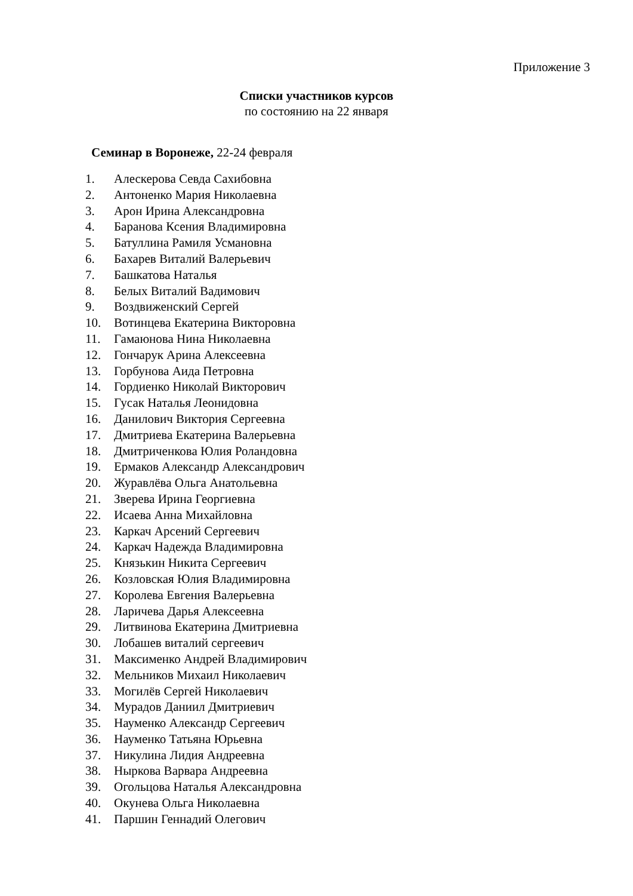Приложение 3
Списки участников курсов
по состоянию на 22 января
Семинар в Воронеже, 22-24 февраля
1. Алескерова Севда Сахибовна
2. Антоненко Мария Николаевна
3. Арон Ирина Александровна
4. Баранова Ксения Владимировна
5. Батуллина Рамиля Усмановна
6. Бахарев Виталий Валерьевич
7. Башкатова Наталья
8. Белых Виталий Вадимович
9. Воздвиженский Сергей
10. Вотинцева Екатерина Викторовна
11. Гамаюнова Нина Николаевна
12. Гончарук Арина Алексеевна
13. Горбунова Аида Петровна
14. Гордиенко Николай Викторович
15. Гусак Наталья Леонидовна
16. Данилович Виктория Сергеевна
17. Дмитриева Екатерина Валерьевна
18. Дмитриченкова Юлия Роландовна
19. Ермаков Александр Александрович
20. Журавлёва Ольга Анатольевна
21. Зверева Ирина Георгиевна
22. Исаева Анна Михайловна
23. Каркач Арсений Сергеевич
24. Каркач Надежда Владимировна
25. Князькин Никита Сергеевич
26. Козловская Юлия Владимировна
27. Королева Евгения Валерьевна
28. Ларичева Дарья Алексеевна
29. Литвинова Екатерина Дмитриевна
30. Лобашев виталий сергеевич
31. Максименко Андрей Владимирович
32. Мельников Михаил Николаевич
33. Могилёв Сергей Николаевич
34. Мурадов Даниил Дмитриевич
35. Науменко Александр Сергеевич
36. Науменко Татьяна Юрьевна
37. Никулина Лидия Андреевна
38. Ныркова Варвара Андреевна
39. Огольцова Наталья Александровна
40. Окунева Ольга Николаевна
41. Паршин Геннадий Олегович